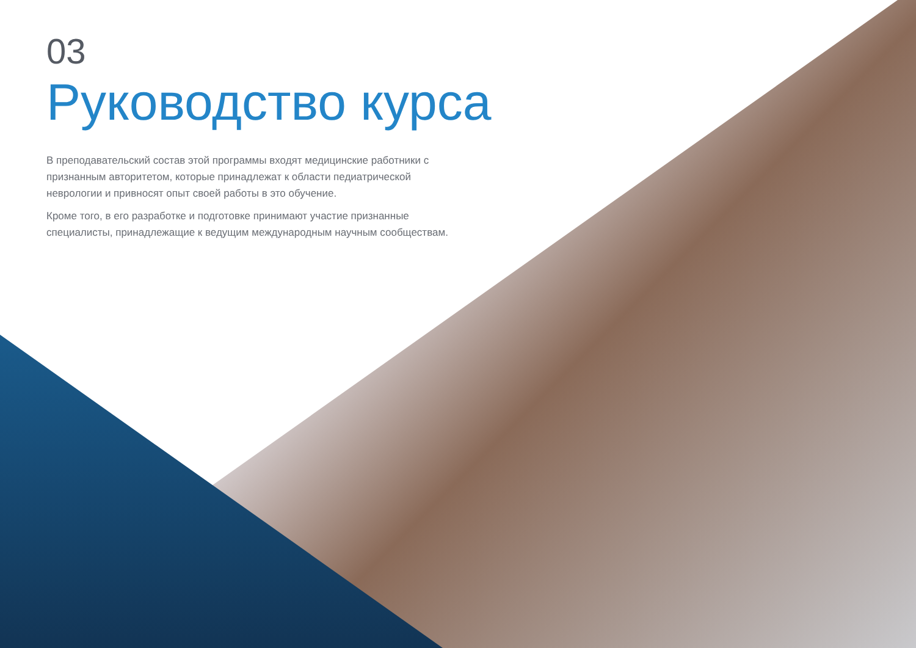03
Руководство курса
В преподавательский состав этой программы входят медицинские работники с признанным авторитетом, которые принадлежат к области педиатрической неврологии и привносят опыт своей работы в это обучение.
Кроме того, в его разработке и подготовке принимают участие признанные специалисты, принадлежащие к ведущим международным научным сообществам.